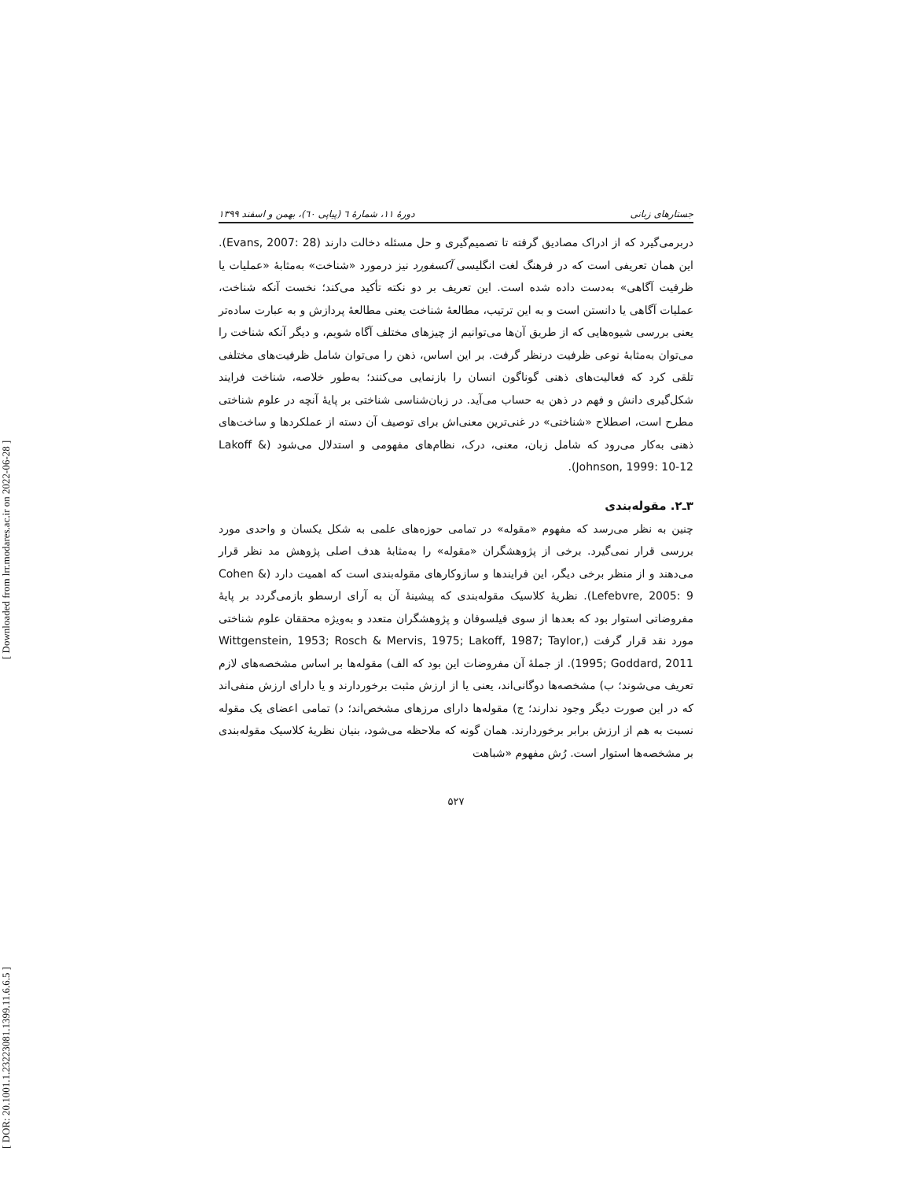[ DOR: 20.1001.1.23223081.1399.11.6.6.5 ] [ Downloaded from lrr.modares.ac.ir on 2022-06-28 ]
جستارهای زبانی دورهٔ ۱۱، شمارهٔ ٦ (پیاپی ٦٠)، بهمن و اسفند ۱۳۹۹
دربرمی‌گیرد که از ادراک مصادیق گرفته تا تصمیم‌گیری و حل مسئله دخالت دارند (Evans, 2007: 28). این همان تعریفی است که در فرهنگ لغت انگلیسی آکسفورد نیز درمورد «شناخت» به‌مثابهٔ «عملیات یا ظرفیت آگاهی» به‌دست داده شده است. این تعریف بر دو نکته تأکید می‌کند؛ نخست آنکه شناخت، عملیات آگاهی یا دانستن است و به این ترتیب، مطالعهٔ شناخت یعنی مطالعهٔ پردازش و به عبارت ساده‌تر یعنی بررسی شیوه‌هایی که از طریق آن‌ها می‌توانیم از چیزهای مختلف آگاه شویم، و دیگر آنکه شناخت را می‌توان به‌مثابهٔ نوعی ظرفیت درنظر گرفت. بر این اساس، ذهن را می‌توان شامل ظرفیت‌های مختلفی تلقی کرد که فعالیت‌های ذهنی گوناگون انسان را بازنمایی می‌کنند؛ به‌طور خلاصه، شناخت فرایند شکل‌گیری دانش و فهم در ذهن به حساب می‌آید. در زبان‌شناسی شناختی بر پایهٔ آنچه در علوم شناختی مطرح است، اصطلاح «شناختی» در غنی‌ترین معنی‌اش برای توصیف آن دسته از عملکردها و ساخت‌های ذهنی به‌کار می‌رود که شامل زبان، معنی، درک، نظام‌های مفهومی و استدلال می‌شود (Lakoff & Johnson, 1999: 10-12).
۳ـ۲. مقوله‌بندی
چنین به نظر می‌رسد که مفهوم «مقوله» در تمامی حوزه‌های علمی به شکل یکسان و واحدی مورد بررسی قرار نمی‌گیرد. برخی از پژوهشگران «مقوله» را به‌مثابهٔ هدف اصلی پژوهش مد نظر قرار می‌دهند و از منظر برخی دیگر، این فرایندها و سازوکارهای مقوله‌بندی است که اهمیت دارد (Cohen & Lefebvre, 2005: 9). نظریهٔ کلاسیک مقوله‌بندی که پیشینهٔ آن به آرای ارسطو بازمی‌گردد بر پایهٔ مفروضاتی استوار بود که بعدها از سوی فیلسوفان و پژوهشگران متعدد و به‌ویژه محققان علوم شناختی مورد نقد قرار گرفت (Wittgenstein, 1953; Rosch & Mervis, 1975; Lakoff, 1987; Taylor, 1995; Goddard, 2011). از جملهٔ آن مفروضات این بود که الف) مقوله‌ها بر اساس مشخصه‌های لازم تعریف می‌شوند؛ ب) مشخصه‌ها دوگانی‌اند، یعنی یا از ارزش مثبت برخوردارند و یا دارای ارزش منفی‌اند که در این صورت دیگر وجود ندارند؛ ج) مقوله‌ها دارای مرزهای مشخص‌اند؛ د) تمامی اعضای یک مقوله نسبت به هم از ارزش برابر برخوردارند. همان گونه که ملاحظه می‌شود، بنیان نظریهٔ کلاسیک مقوله‌بندی بر مشخصه‌ها استوار است. رُش مفهوم «شباهت
۵۲۷